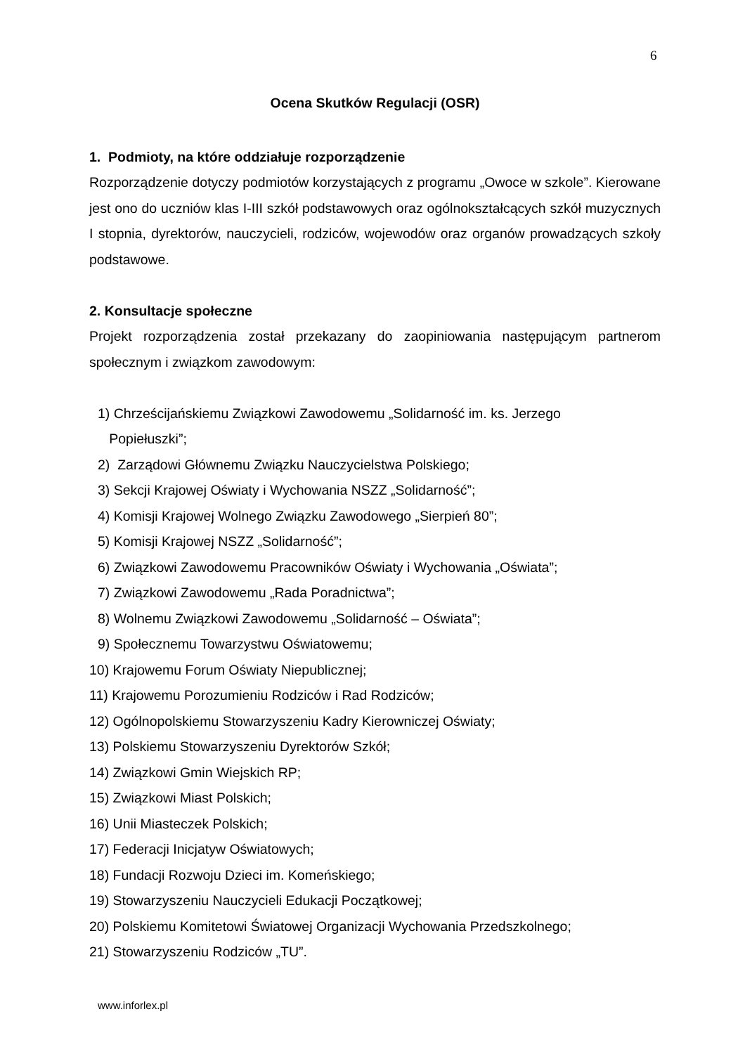6
Ocena Skutków Regulacji (OSR)
1. Podmioty, na które oddziałuje rozporządzenie
Rozporządzenie dotyczy podmiotów korzystających z programu „Owoce w szkole”. Kierowane jest ono do uczniów klas I-III szkół podstawowych oraz ogólnokształcących szkół muzycznych I stopnia, dyrektorów, nauczycieli, rodziców, wojewodów oraz organów prowadzących szkoły podstawowe.
2. Konsultacje społeczne
Projekt rozporządzenia został przekazany do zaopiniowania następującym partnerom społecznym i związkom zawodowym:
1) Chrześcijańskiemu Związkowi Zawodowemu „Solidarność im. ks. Jerzego
Popiełuszki”;
2) Zarządowi Głównemu Związku Nauczycielstwa Polskiego;
3) Sekcji Krajowej Oświaty i Wychowania NSZZ „Solidarność”;
4) Komisji Krajowej Wolnego Związku Zawodowego „Sierpień 80”;
5) Komisji Krajowej NSZZ „Solidarność”;
6) Związkowi Zawodowemu Pracowników Oświaty i Wychowania „Oświata”;
7) Związkowi Zawodowemu „Rada Poradnictwa”;
8) Wolnemu Związkowi Zawodowemu „Solidarność – Oświata”;
9) Społecznemu Towarzystwu Oświatowemu;
10) Krajowemu Forum Oświaty Niepublicznej;
11) Krajowemu Porozumieniu Rodziców i Rad Rodziców;
12) Ogólnopolskiemu Stowarzyszeniu Kadry Kierowniczej Oświaty;
13) Polskiemu Stowarzyszeniu Dyrektorów Szkół;
14) Związkowi Gmin Wiejskich RP;
15) Związkowi Miast Polskich;
16) Unii Miasteczek Polskich;
17) Federacji Inicjatyw Oświatowych;
18) Fundacji Rozwoju Dzieci im. Komeńskiego;
19) Stowarzyszeniu Nauczycieli Edukacji Początkowej;
20) Polskiemu Komitetowi Światowej Organizacji Wychowania Przedszkolnego;
21) Stowarzyszeniu Rodziców „TU”.
www.inforlex.pl